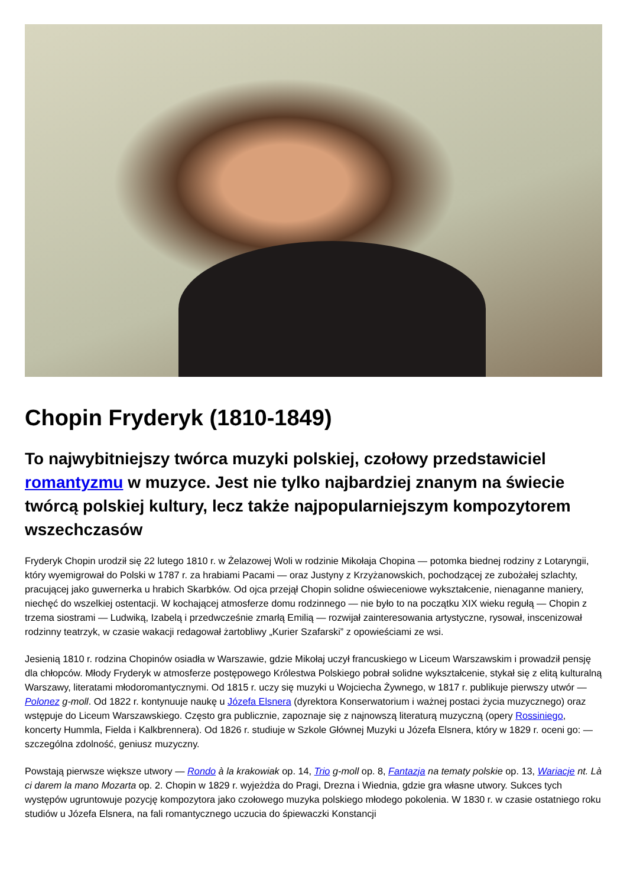Chopin Fryderyk (1810-1849)
To najwybitniejszy twórca muzyki polskiej, czołowy przedstawiciel romantyzmu w muzyce. Jest nie tylko najbardziej znanym na świecie twórcą polskiej kultury, lecz także najpopularniejszym kompozytorem wszechczasów
Fryderyk Chopin urodził się 22 lutego 1810 r. w Żelazowej Woli w rodzinie Mikołaja Chopina — potomka biednej rodziny z Lotaryngii, który wyemigrował do Polski w 1787 r. za hrabiami Pacami — oraz Justyny z Krzyżanowskich, pochodzącej ze zubożałej szlachty, pracującej jako guwernerka u hrabich Skarbków. Od ojca przejął Chopin solidne oświeceniowe wykształcenie, nienaganne maniery, niechęć do wszelkiej ostentacji. W kochającej atmosferze domu rodzinnego — nie było to na początku XIX wieku regułą — Chopin z trzema siostrami — Ludwiką, Izabelą i przedwcześnie zmarłą Emilią — rozwijał zainteresowania artystyczne, rysował, inscenizował rodzinny teatrzyk, w czasie wakacji redagował żartobliwy „Kurier Szafarski” z opowieściami ze wsi.
Jesienią 1810 r. rodzina Chopinów osiadła w Warszawie, gdzie Mikołaj uczył francuskiego w Liceum Warszawskim i prowadził pensję dla chłopców. Młody Fryderyk w atmosferze postępowego Królestwa Polskiego pobrał solidne wykształcenie, stykał się z elitą kulturalną Warszawy, literatami młodoromantycznymi. Od 1815 r. uczy się muzyki u Wojciecha Żywnego, w 1817 r. publikuje pierwszy utwór — Polonez g-moll. Od 1822 r. kontynuuje naukę u Józefa Elsnera (dyrektora Konserwatorium i ważnej postaci życia muzycznego) oraz wstępuje do Liceum Warszawskiego. Często gra publicznie, zapoznaje się z najnowszą literaturą muzyczną (opery Rossiniego, koncerty Hummla, Fielda i Kalkbrennera). Od 1826 r. studiuje w Szkole Głównej Muzyki u Józefa Elsnera, który w 1829 r. oceni go: — szczególna zdolność, geniusz muzyczny.
Powstają pierwsze większe utwory — Rondo à la krakowiak op. 14, Trio g-moll op. 8, Fantazja na tematy polskie op. 13, Wariacje nt. Là ci darem la mano Mozarta op. 2. Chopin w 1829 r. wyjeżdża do Pragi, Drezna i Wiednia, gdzie gra własne utwory. Sukces tych występów ugruntowuje pozycję kompozytora jako czołowego muzyka polskiego młodego pokolenia. W 1830 r. w czasie ostatniego roku studiów u Józefa Elsnera, na fali romantycznego uczucia do śpiewaczki Konstancji